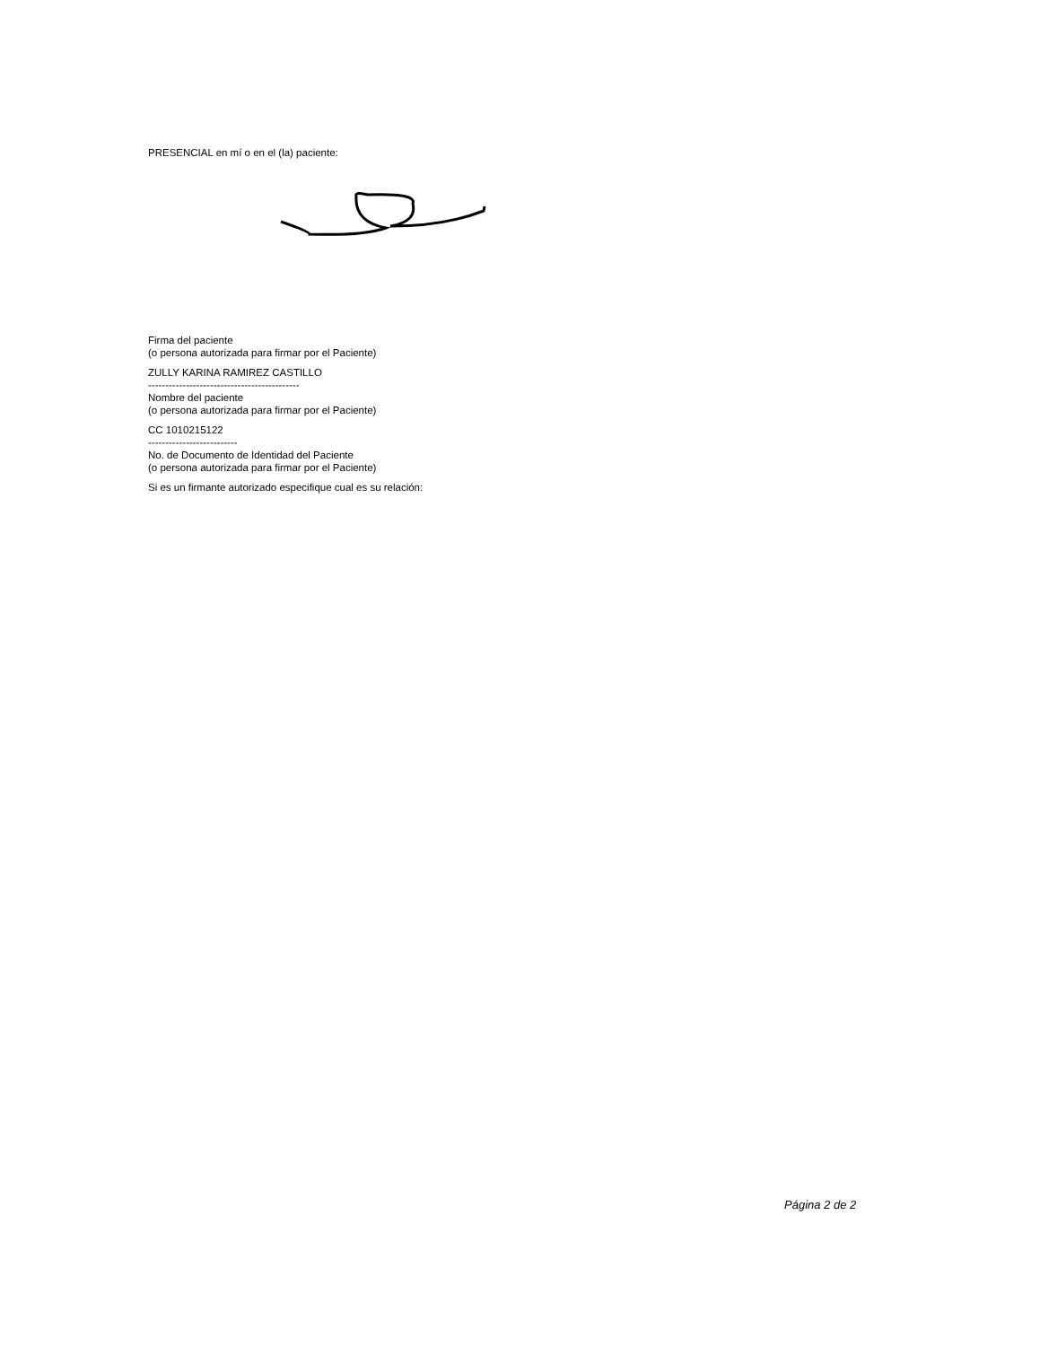PRESENCIAL en mí o en el (la) paciente:
Firma del paciente
(o persona autorizada para firmar por el Paciente)
ZULLY KARINA RAMIREZ CASTILLO
--------------------------------------------
Nombre del paciente
(o persona autorizada para firmar por el Paciente)
CC 1010215122
--------------------------
No. de Documento de Identidad del Paciente
(o persona autorizada para firmar por el Paciente)
Si es un firmante autorizado especifique cual es su relación:
Página 2 de 2